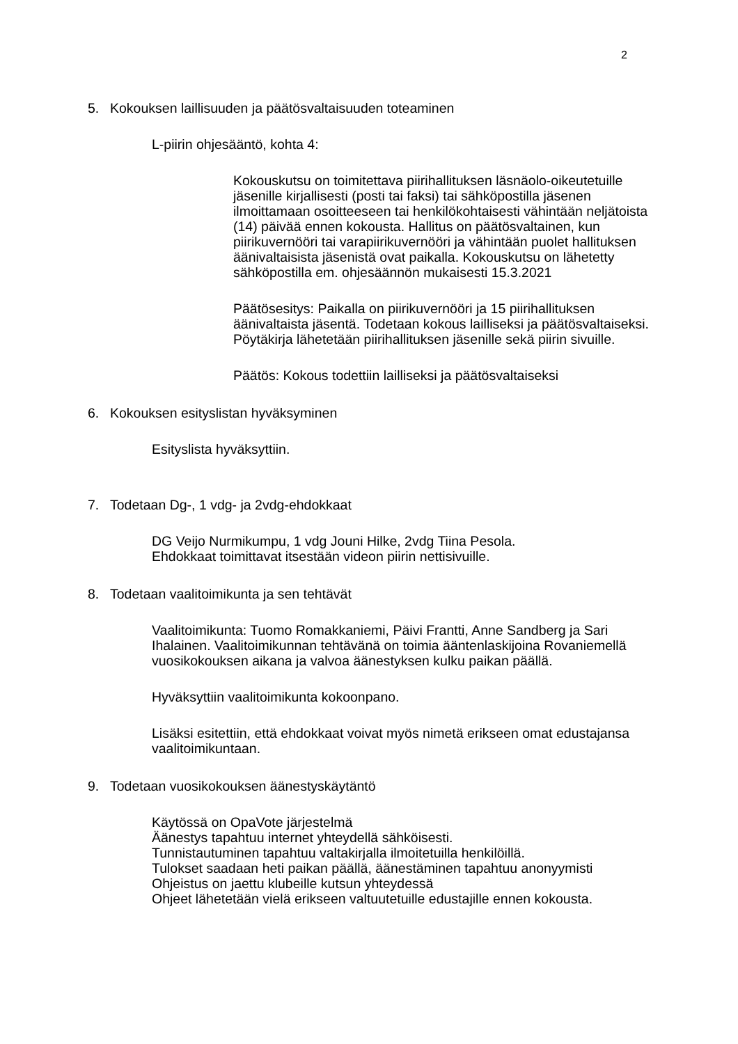2
5. Kokouksen laillisuuden ja päätösvaltaisuuden toteaminen
L-piirin ohjesääntö, kohta 4:
Kokouskutsu on toimitettava piirihallituksen läsnäolo-oikeutetuille jäsenille kirjallisesti (posti tai faksi) tai sähköpostilla jäsenen ilmoittamaan osoitteeseen tai henkilökohtaisesti vähintään neljätoista (14) päivää ennen kokousta. Hallitus on päätösvaltainen, kun piirikuvernööri tai varapiirikuvernööri ja vähintään puolet hallituksen äänivaltaisista jäsenistä ovat paikalla. Kokouskutsu on lähetetty sähköpostilla em. ohjesäännön mukaisesti 15.3.2021
Päätösesitys: Paikalla on piirikuvernööri ja 15 piirihallituksen äänivaltaista jäsentä. Todetaan kokous lailliseksi ja päätösvaltaiseksi. Pöytäkirja lähetetään piirihallituksen jäsenille sekä piirin sivuille.
Päätös: Kokous todettiin lailliseksi ja päätösvaltaiseksi
6. Kokouksen esityslistan hyväksyminen
Esityslista hyväksyttiin.
7. Todetaan Dg-, 1 vdg- ja 2vdg-ehdokkaat
DG Veijo Nurmikumpu, 1 vdg Jouni Hilke, 2vdg Tiina Pesola.
Ehdokkaat toimittavat itsestään videon piirin nettisivuille.
8. Todetaan vaalitoimikunta ja sen tehtävät
Vaalitoimikunta: Tuomo Romakkaniemi, Päivi Frantti, Anne Sandberg ja Sari Ihalainen. Vaalitoimikunnan tehtävänä on toimia ääntenlaskijoina Rovaniemellä vuosikokouksen aikana ja valvoa äänestyksen kulku paikan päällä.
Hyväksyttiin vaalitoimikunta kokoonpano.
Lisäksi esitettiin, että ehdokkaat voivat myös nimetä erikseen omat edustajansa vaalitoimikuntaan.
9. Todetaan vuosikokouksen äänestyskäytäntö
Käytössä on OpaVote järjestelmä
Äänestys tapahtuu internet yhteydellä sähköisesti.
Tunnistautuminen tapahtuu valtakirjalla ilmoitetuilla henkilöillä.
Tulokset saadaan heti paikan päällä, äänestäminen tapahtuu anonyymisti
Ohjeistus on jaettu klubeille kutsun yhteydessä
Ohjeet lähetetään vielä erikseen valtuutetuille edustajille ennen kokousta.